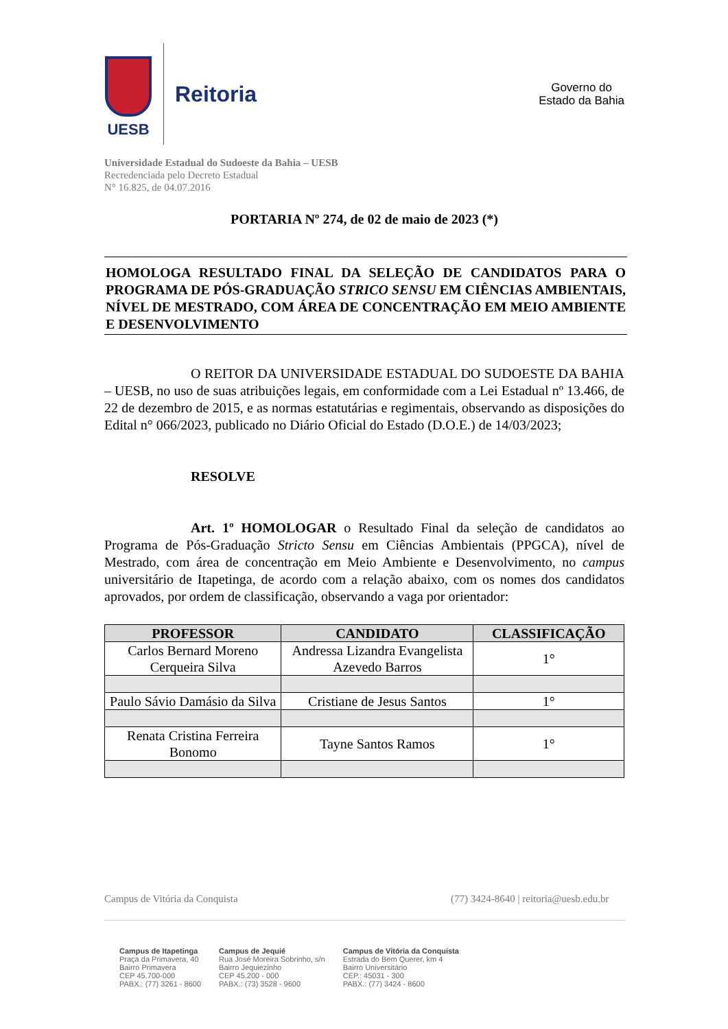UESB
Reitoria
Governo do
Estado da Bahia
Universidade Estadual do Sudoeste da Bahia – UESB
Recredenciada pelo Decreto Estadual
N° 16.825, de 04.07.2016
PORTARIA Nº 274, de 02 de maio de 2023 (*)
HOMOLOGA RESULTADO FINAL DA SELEÇÃO DE CANDIDATOS PARA O PROGRAMA DE PÓS-GRADUAÇÃO STRICO SENSU EM CIÊNCIAS AMBIENTAIS, NÍVEL DE MESTRADO, COM ÁREA DE CONCENTRAÇÃO EM MEIO AMBIENTE E DESENVOLVIMENTO
O REITOR DA UNIVERSIDADE ESTADUAL DO SUDOESTE DA BAHIA – UESB, no uso de suas atribuições legais, em conformidade com a Lei Estadual nº 13.466, de 22 de dezembro de 2015, e as normas estatutárias e regimentais, observando as disposições do Edital n° 066/2023, publicado no Diário Oficial do Estado (D.O.E.) de 14/03/2023;
RESOLVE
Art. 1º HOMOLOGAR o Resultado Final da seleção de candidatos ao Programa de Pós-Graduação Stricto Sensu em Ciências Ambientais (PPGCA), nível de Mestrado, com área de concentração em Meio Ambiente e Desenvolvimento, no campus universitário de Itapetinga, de acordo com a relação abaixo, com os nomes dos candidatos aprovados, por ordem de classificação, observando a vaga por orientador:
| PROFESSOR | CANDIDATO | CLASSIFICAÇÃO |
| --- | --- | --- |
| Carlos Bernard Moreno Cerqueira Silva | Andressa Lizandra Evangelista Azevedo Barros | 1° |
| Paulo Sávio Damásio da Silva | Cristiane de Jesus Santos | 1° |
| Renata Cristina Ferreira Bonomo | Tayne Santos Ramos | 1° |
Campus de Vitória da Conquista (77) 3424-8640 | reitoria@uesb.edu.br
Campus de Itapetinga
Praça da Primavera, 40
Bairro Primavera
CEP 45.700-000
PABX.: (77) 3261 - 8600
Campus de Jequié
Rua José Moreira Sobrinho, s/n
Bairro Jequiezinho
CEP 45.200 - 000
PABX.: (73) 3528 - 9600
Campus de Vitória da Conquista
Estrada do Bem Querer, km 4
Bairro Universitário
CEP.: 45031 - 300
PABX.: (77) 3424 - 8600